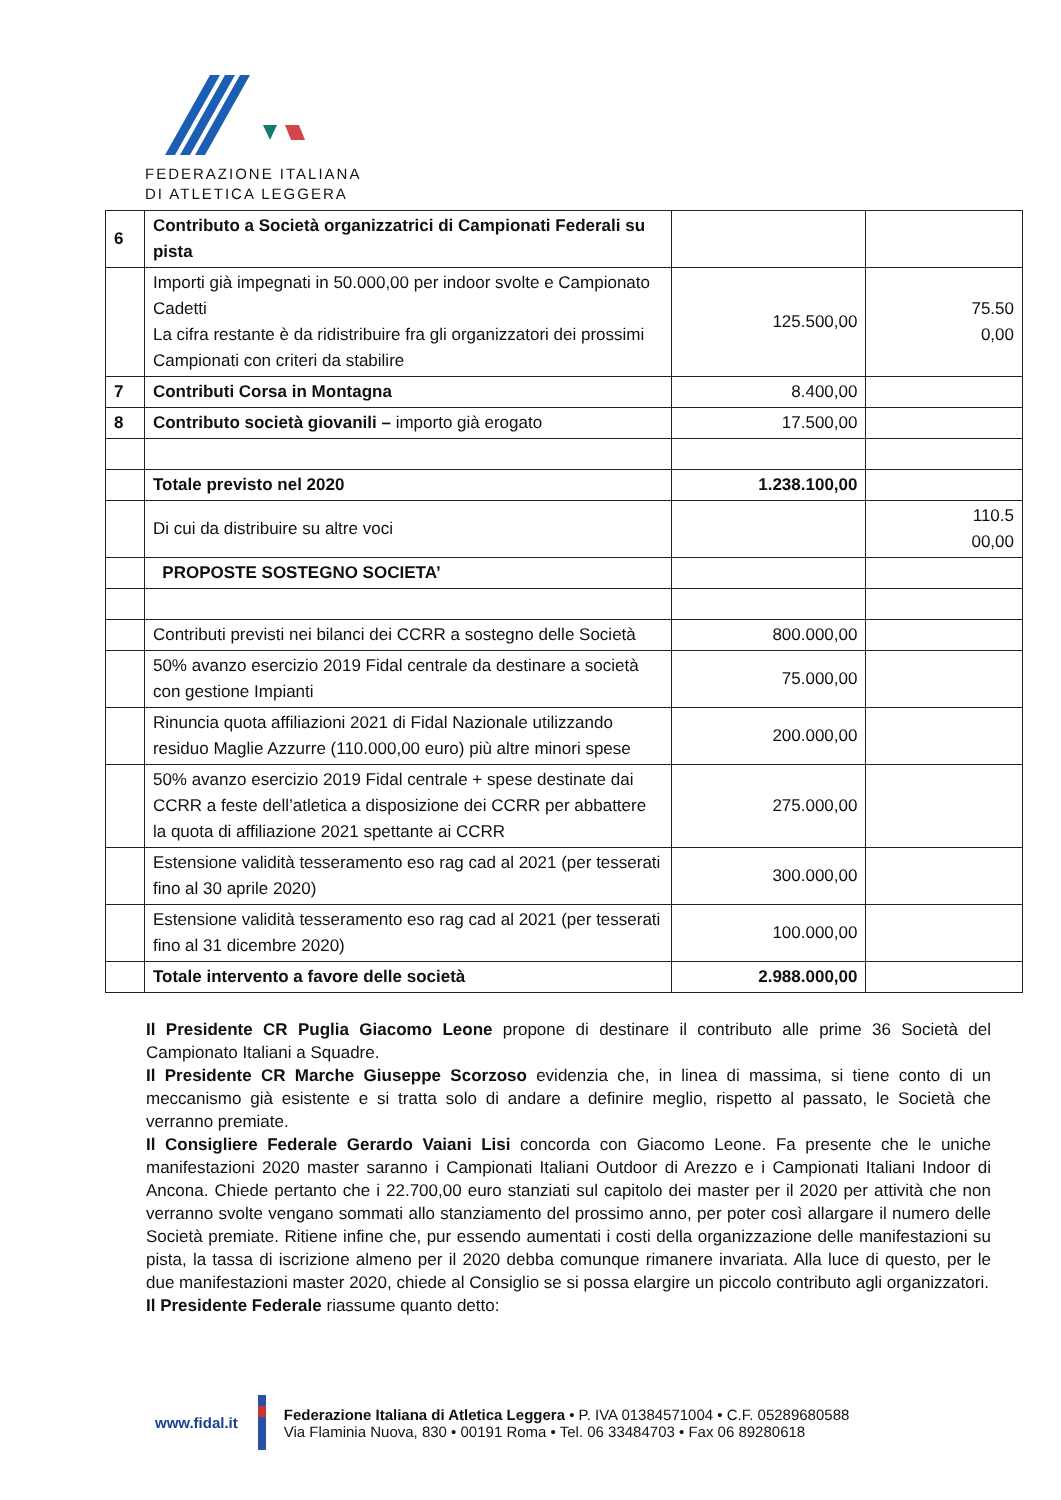FEDERAZIONE ITALIANA
DI ATLETICA LEGGERA
| 6 | Contributo a Società organizzatrici di Campionati Federali su pista | | |
| | Importi già impegnati in 50.000,00 per indoor svolte e Campionato Cadetti La cifra restante è da ridistribuire fra gli organizzatori dei prossimi Campionati con criteri da stabilire | 125.500,00 | 75.50 0,00 |
| 7 | Contributi Corsa in Montagna | 8.400,00 | |
| 8 | Contributo società giovanili – importo già erogato | 17.500,00 | |
| | Totale previsto nel 2020 | 1.238.100,00 | |
| | Di cui da distribuire su altre voci | | 110.5 00,00 |
| | PROPOSTE SOSTEGNO SOCIETA’ | | |
| | Contributi previsti nei bilanci dei CCRR a sostegno delle Società | 800.000,00 | |
| | 50% avanzo esercizio 2019 Fidal centrale da destinare a società con gestione Impianti | 75.000,00 | |
| | Rinuncia quota affiliazioni 2021 di Fidal Nazionale utilizzando residuo Maglie Azzurre (110.000,00 euro) più altre minori spese | 200.000,00 | |
| | 50% avanzo esercizio 2019 Fidal centrale + spese destinate dai CCRR a feste dell’atletica a disposizione dei CCRR per abbattere la quota di affiliazione 2021 spettante ai CCRR | 275.000,00 | |
| | Estensione validità tesseramento eso rag cad al 2021 (per tesserati fino al 30 aprile 2020) | 300.000,00 | |
| | Estensione validità tesseramento eso rag cad al 2021 (per tesserati fino al 31 dicembre 2020) | 100.000,00 | |
| | Totale intervento a favore delle società | 2.988.000,00 | |
Il Presidente CR Puglia Giacomo Leone propone di destinare il contributo alle prime 36 Società del Campionato Italiani a Squadre.
Il Presidente CR Marche Giuseppe Scorzoso evidenzia che, in linea di massima, si tiene conto di un meccanismo già esistente e si tratta solo di andare a definire meglio, rispetto al passato, le Società che verranno premiate.
Il Consigliere Federale Gerardo Vaiani Lisi concorda con Giacomo Leone. Fa presente che le uniche manifestazioni 2020 master saranno i Campionati Italiani Outdoor di Arezzo e i Campionati Italiani Indoor di Ancona. Chiede pertanto che i 22.700,00 euro stanziati sul capitolo dei master per il 2020 per attività che non verranno svolte vengano sommati allo stanziamento del prossimo anno, per poter così allargare il numero delle Società premiate. Ritiene infine che, pur essendo aumentati i costi della organizzazione delle manifestazioni su pista, la tassa di iscrizione almeno per il 2020 debba comunque rimanere invariata. Alla luce di questo, per le due manifestazioni master 2020, chiede al Consiglio se si possa elargire un piccolo contributo agli organizzatori.
Il Presidente Federale riassume quanto detto:
www.fidal.it
Federazione Italiana di Atletica Leggera • P. IVA 01384571004 • C.F. 05289680588
Via Flaminia Nuova, 830 • 00191 Roma • Tel. 06 33484703 • Fax 06 89280618